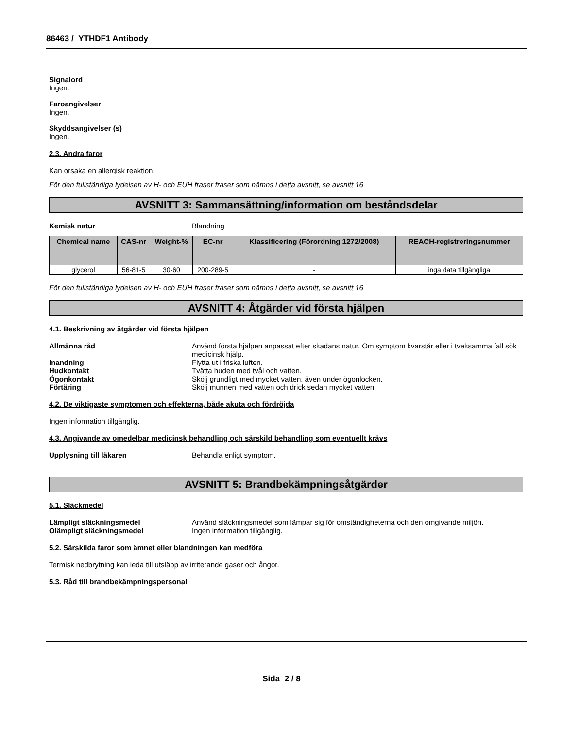86463 / YTHDF1 Antibody
Signalord
Ingen.
Faroangivelser
Ingen.
Skyddsangivelser (s)
Ingen.
2.3. Andra faror
Kan orsaka en allergisk reaktion.
För den fullständiga lydelsen av H- och EUH fraser fraser som nämns i detta avsnitt, se avsnitt 16
AVSNITT 3: Sammansättning/information om beståndsdelar
Kemisk natur Blandning
| Chemical name | CAS-nr | Weight-% | EC-nr | Klassificering (Förordning 1272/2008) | REACH-registreringsnummer |
| --- | --- | --- | --- | --- | --- |
| glycerol | 56-81-5 | 30-60 | 200-289-5 | - | inga data tillgängliga |
För den fullständiga lydelsen av H- och EUH fraser fraser som nämns i detta avsnitt, se avsnitt 16
AVSNITT 4: Åtgärder vid första hjälpen
4.1. Beskrivning av åtgärder vid första hjälpen
Allmänna råd Använd första hjälpen anpassat efter skadans natur. Om symptom kvarstår eller i tveksamma fall sök medicinsk hjälp.
Inandning Flytta ut i friska luften.
Hudkontakt Tvätta huden med tvål och vatten.
Ögonkontakt Skölj grundligt med mycket vatten, även under ögonlocken.
Förtäring Skölj munnen med vatten och drick sedan mycket vatten.
4.2. De viktigaste symptomen och effekterna, både akuta och fördröjda
Ingen information tillgänglig.
4.3. Angivande av omedelbar medicinsk behandling och särskild behandling som eventuellt krävs
Upplysning till läkaren Behandla enligt symptom.
AVSNITT 5: Brandbekämpningsåtgärder
5.1. Släckmedel
Lämpligt släckningsmedel Använd släckningsmedel som lämpar sig för omständigheterna och den omgivande miljön.
Olämpligt släckningsmedel Ingen information tillgänglig.
5.2. Särskilda faror som ämnet eller blandningen kan medföra
Termisk nedbrytning kan leda till utsläpp av irriterande gaser och ångor.
5.3. Råd till brandbekämpningspersonal
Sida 2 / 8